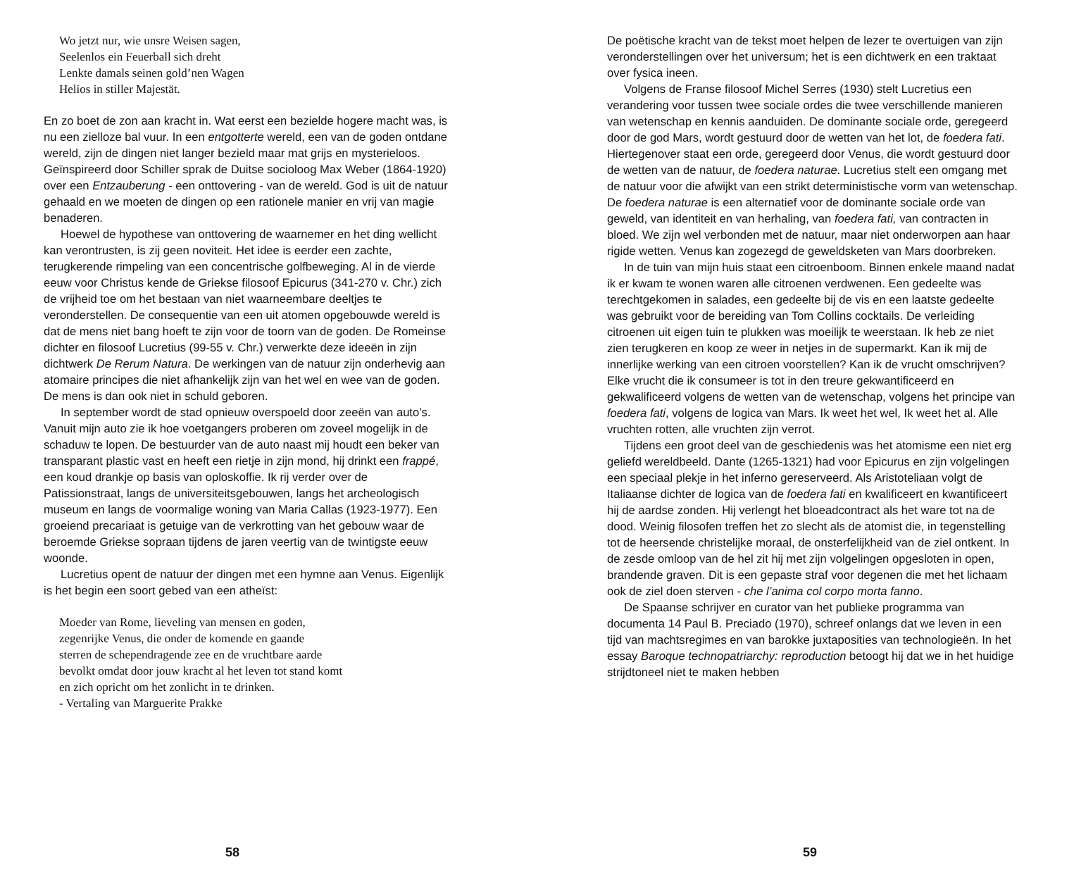Wo jetzt nur, wie unsre Weisen sagen,
Seelenlos ein Feuerball sich dreht
Lenkte damals seinen gold’nen Wagen
Helios in stiller Majestät.
En zo boet de zon aan kracht in. Wat eerst een bezielde hogere macht was, is nu een zielloze bal vuur. In een entgotterte wereld, een van de goden ontdane wereld, zijn de dingen niet langer bezield maar mat grijs en mysterieloos. Geïnspireerd door Schiller sprak de Duitse socioloog Max Weber (1864-1920) over een Entzauberung - een onttovering - van de wereld. God is uit de natuur gehaald en we moeten de dingen op een rationele manier en vrij van magie benaderen.
Hoewel de hypothese van onttovering de waarnemer en het ding wellicht kan verontrusten, is zij geen noviteit. Het idee is eerder een zachte, terugkerende rimpeling van een concentrische golfbeweging. Al in de vierde eeuw voor Christus kende de Griekse filosoof Epicurus (341-270 v. Chr.) zich de vrijheid toe om het bestaan van niet waarneembare deeltjes te veronderstellen. De consequentie van een uit atomen opgebouwde wereld is dat de mens niet bang hoeft te zijn voor de toorn van de goden. De Romeinse dichter en filosoof Lucretius (99-55 v. Chr.) verwerkte deze ideeën in zijn dichtwerk De Rerum Natura. De werkingen van de natuur zijn onderhevig aan atomaire principes die niet afhankelijk zijn van het wel en wee van de goden. De mens is dan ook niet in schuld geboren.
In september wordt de stad opnieuw overspoeld door zeeën van auto’s. Vanuit mijn auto zie ik hoe voetgangers proberen om zoveel mogelijk in de schaduw te lopen. De bestuurder van de auto naast mij houdt een beker van transparant plastic vast en heeft een rietje in zijn mond, hij drinkt een frappé, een koud drankje op basis van oploskoffie. Ik rij verder over de Patissionstraat, langs de universiteitsgebouwen, langs het archeologisch museum en langs de voormalige woning van Maria Callas (1923-1977). Een groeiend precariaat is getuige van de verkrotting van het gebouw waar de beroemde Griekse sopraan tijdens de jaren veertig van de twintigste eeuw woonde.
Lucretius opent de natuur der dingen met een hymne aan Venus. Eigenlijk is het begin een soort gebed van een atheïst:
Moeder van Rome, lieveling van mensen en goden,
zegenrijke Venus, die onder de komende en gaande
sterren de schependragende zee en de vruchtbare aarde
bevolkt omdat door jouw kracht al het leven tot stand komt
en zich opricht om het zonlicht in te drinken.
- Vertaling van Marguerite Prakke
58
De poëtische kracht van de tekst moet helpen de lezer te overtuigen van zijn veronderstellingen over het universum; het is een dichtwerk en een traktaat over fysica ineen.
Volgens de Franse filosoof Michel Serres (1930) stelt Lucretius een verandering voor tussen twee sociale ordes die twee verschillende manieren van wetenschap en kennis aanduiden. De dominante sociale orde, geregeerd door de god Mars, wordt gestuurd door de wetten van het lot, de foedera fati. Hiertegenover staat een orde, geregeerd door Venus, die wordt gestuurd door de wetten van de natuur, de foedera naturae. Lucretius stelt een omgang met de natuur voor die afwijkt van een strikt deterministische vorm van wetenschap. De foedera naturae is een alternatief voor de dominante sociale orde van geweld, van identiteit en van herhaling, van foedera fati, van contracten in bloed. We zijn wel verbonden met de natuur, maar niet onderworpen aan haar rigide wetten. Venus kan zogezegd de geweldsketen van Mars doorbreken.
In de tuin van mijn huis staat een citroenboom. Binnen enkele maand nadat ik er kwam te wonen waren alle citroenen verdwenen. Een gedeelte was terechtgekomen in salades, een gedeelte bij de vis en een laatste gedeelte was gebruikt voor de bereiding van Tom Collins cocktails. De verleiding citroenen uit eigen tuin te plukken was moeilijk te weerstaan. Ik heb ze niet zien terugkeren en koop ze weer in netjes in de supermarkt. Kan ik mij de innerlijke werking van een citroen voorstellen? Kan ik de vrucht omschrijven? Elke vrucht die ik consumeer is tot in den treure gekwantificeerd en gekwalificeerd volgens de wetten van de wetenschap, volgens het principe van foedera fati, volgens de logica van Mars. Ik weet het wel, Ik weet het al. Alle vruchten rotten, alle vruchten zijn verrot.
Tijdens een groot deel van de geschiedenis was het atomisme een niet erg geliefd wereldbeeld. Dante (1265-1321) had voor Epicurus en zijn volgelingen een speciaal plekje in het inferno gereserveerd. Als Aristoteliaan volgt de Italiaanse dichter de logica van de foedera fati en kwalificeert en kwantificeert hij de aardse zonden. Hij verlengt het bloeadcontract als het ware tot na de dood. Weinig filosofen treffen het zo slecht als de atomist die, in tegenstelling tot de heersende christelijke moraal, de onsterfelijkheid van de ziel ontkent. In de zesde omloop van de hel zit hij met zijn volgelingen opgesloten in open, brandende graven. Dit is een gepaste straf voor degenen die met het lichaam ook de ziel doen sterven - che l’anima col corpo morta fanno.
De Spaanse schrijver en curator van het publieke programma van documenta 14 Paul B. Preciado (1970), schreef onlangs dat we leven in een tijd van machtsregimes en van barokke juxtaposities van technologieën. In het essay Baroque technopatriarchy: reproduction betoogt hij dat we in het huidige strijdtoneel niet te maken hebben
59